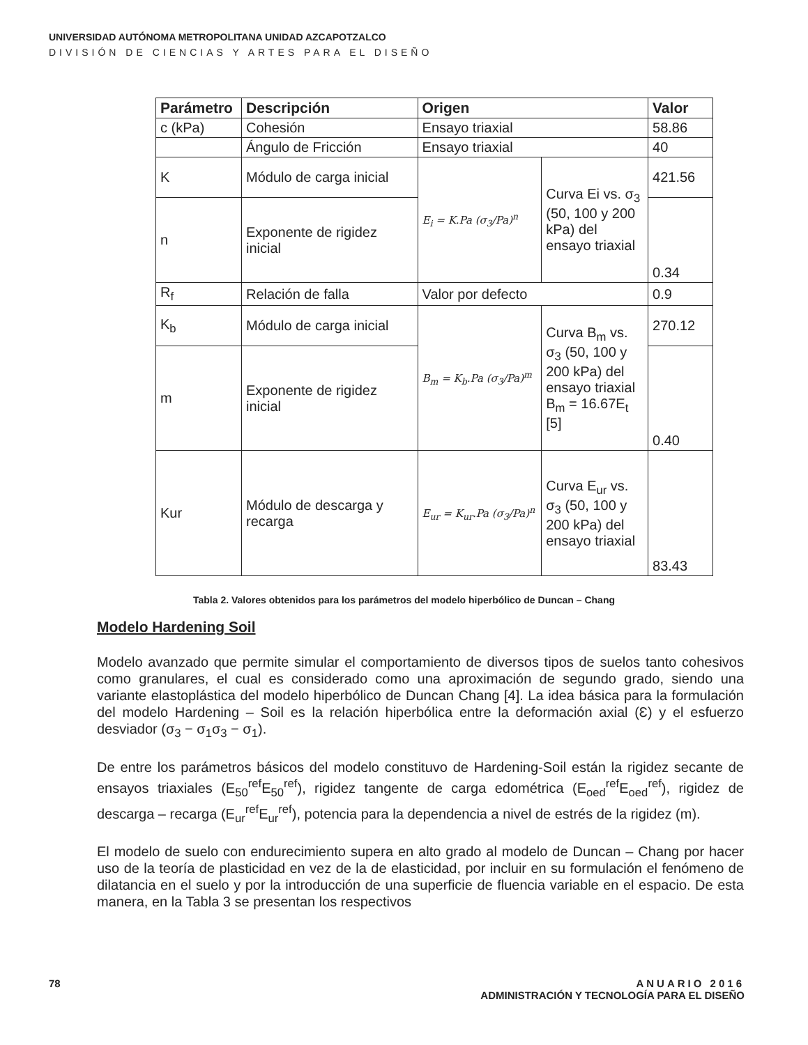UNIVERSIDAD AUTÓNOMA METROPOLITANA UNIDAD AZCAPOTZALCO
DIVISIÓN DE CIENCIAS Y ARTES PARA EL DISEÑO
| Parámetro | Descripción | Origen | | Valor |
| --- | --- | --- | --- | --- |
| c (kPa) | Cohesión | Ensayo triaxial | | 58.86 |
| | Ángulo de Fricción | Ensayo triaxial | | 40 |
| K | Módulo de carga inicial | E<sub>i</sub> = K.Pa (σ<sub>3</sub>/Pa)<sup>n</sup> | Curva Ei vs. σ<sub>3</sub> (50, 100 y 200 kPa) del ensayo triaxial | 421.56 |
| n | Exponente de rigidez inicial | | | 0.34 |
| R<sub>f</sub> | Relación de falla | Valor por defecto | | 0.9 |
| K<sub>b</sub> | Módulo de carga inicial | B<sub>m</sub> = K<sub>b</sub>.Pa (σ<sub>3</sub>/Pa)<sup>m</sup> | Curva B<sub>m</sub> vs. σ<sub>3</sub> (50, 100 y 200 kPa) del ensayo triaxial B<sub>m</sub> = 16.67E<sub>t</sub> [5] | 270.12 |
| m | Exponente de rigidez inicial | | | 0.40 |
| Kur | Módulo de descarga y recarga | E<sub>ur</sub> = K<sub>ur</sub>.Pa (σ<sub>3</sub>/Pa)<sup>n</sup> | Curva E<sub>ur</sub> vs. σ<sub>3</sub> (50, 100 y 200 kPa) del ensayo triaxial | 83.43 |
Tabla 2. Valores obtenidos para los parámetros del modelo hiperbólico de Duncan – Chang
Modelo Hardening Soil
Modelo avanzado que permite simular el comportamiento de diversos tipos de suelos tanto cohesivos como granulares, el cual es considerado como una aproximación de segundo grado, siendo una variante elastoplástica del modelo hiperbólico de Duncan Chang [4]. La idea básica para la formulación del modelo Hardening – Soil es la relación hiperbólica entre la deformación axial (Ɛ) y el esfuerzo desviador (σ<sub>3</sub> − σ<sub>1</sub>σ<sub>3</sub> − σ<sub>1</sub>).
De entre los parámetros básicos del modelo constituvo de Hardening-Soil están la rigidez secante de ensayos triaxiales (E<sub>50</sub><sup>ref</sup>E<sub>50</sub><sup>ref</sup>), rigidez tangente de carga edométrica (E<sub>oed</sub><sup>ref</sup>E<sub>oed</sub><sup>ref</sup>), rigidez de descarga – recarga (E<sub>ur</sub><sup>ref</sup>E<sub>ur</sub><sup>ref</sup>), potencia para la dependencia a nivel de estrés de la rigidez (m).
El modelo de suelo con endurecimiento supera en alto grado al modelo de Duncan – Chang por hacer uso de la teoría de plasticidad en vez de la de elasticidad, por incluir en su formulación el fenómeno de dilatancia en el suelo y por la introducción de una superficie de fluencia variable en el espacio. De esta manera, en la Tabla 3 se presentan los respectivos
78 ANUARIO 2016
ADMINISTRACIÓN Y TECNOLOGÍA PARA EL DISEÑO